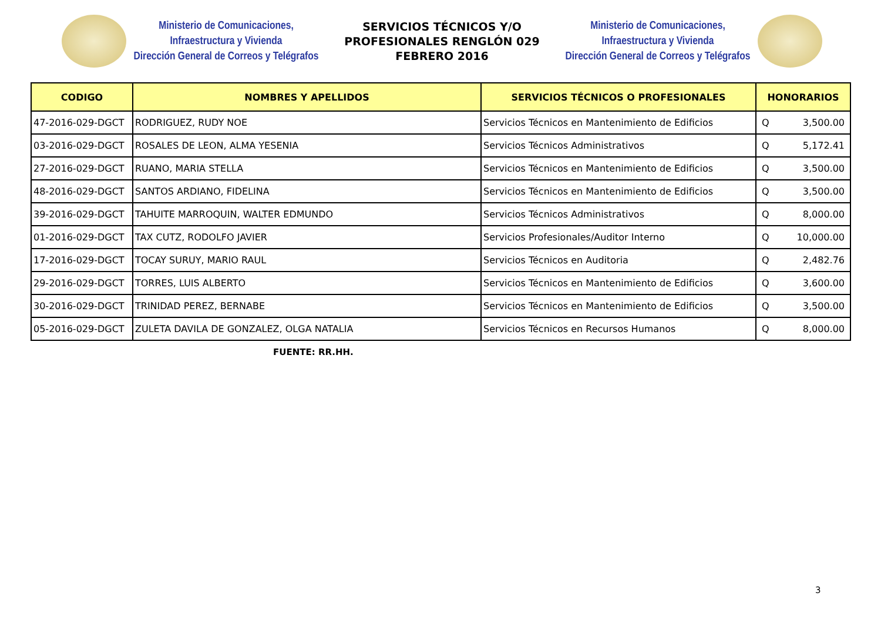Ministerio de Comunicaciones,
Infraestructura y Vivienda
Dirección General de Correos y Telégrafos
SERVICIOS TÉCNICOS Y/O
PROFESIONALES RENGLÓN 029
FEBRERO 2016
Ministerio de Comunicaciones,
Infraestructura y Vivienda
Dirección General de Correos y Telégrafos
| CODIGO | NOMBRES Y APELLIDOS | SERVICIOS TÉCNICOS O PROFESIONALES | HONORARIOS |
| --- | --- | --- | --- |
| 47-2016-029-DGCT | RODRIGUEZ, RUDY NOE | Servicios Técnicos en Mantenimiento de Edificios | Q 3,500.00 |
| 03-2016-029-DGCT | ROSALES DE LEON, ALMA YESENIA | Servicios Técnicos Administrativos | Q 5,172.41 |
| 27-2016-029-DGCT | RUANO, MARIA STELLA | Servicios Técnicos en Mantenimiento de Edificios | Q 3,500.00 |
| 48-2016-029-DGCT | SANTOS ARDIANO, FIDELINA | Servicios Técnicos en Mantenimiento de Edificios | Q 3,500.00 |
| 39-2016-029-DGCT | TAHUITE MARROQUIN, WALTER EDMUNDO | Servicios Técnicos Administrativos | Q 8,000.00 |
| 01-2016-029-DGCT | TAX CUTZ, RODOLFO JAVIER | Servicios Profesionales/Auditor Interno | Q 10,000.00 |
| 17-2016-029-DGCT | TOCAY SURUY, MARIO RAUL | Servicios Técnicos en Auditoria | Q 2,482.76 |
| 29-2016-029-DGCT | TORRES, LUIS ALBERTO | Servicios Técnicos en Mantenimiento de Edificios | Q 3,600.00 |
| 30-2016-029-DGCT | TRINIDAD PEREZ, BERNABE | Servicios Técnicos en Mantenimiento de Edificios | Q 3,500.00 |
| 05-2016-029-DGCT | ZULETA DAVILA DE GONZALEZ, OLGA NATALIA | Servicios Técnicos en Recursos Humanos | Q 8,000.00 |
FUENTE: RR.HH.
3